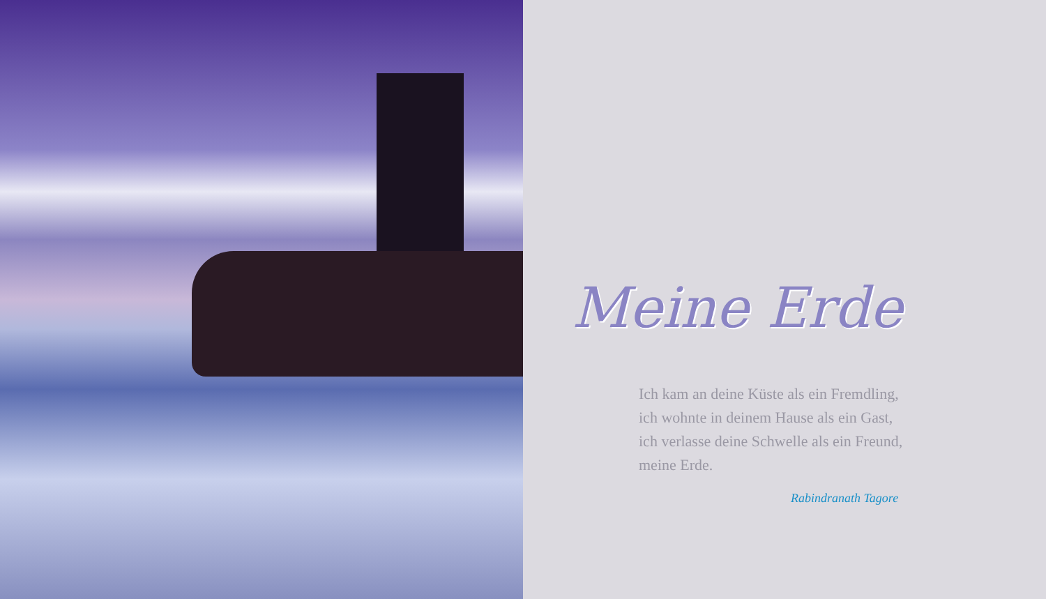Meine Erde
Ich kam an deine Küste als ein Fremdling,
ich wohnte in deinem Hause als ein Gast,
ich verlasse deine Schwelle als ein Freund,
meine Erde.
Rabindranath Tagore